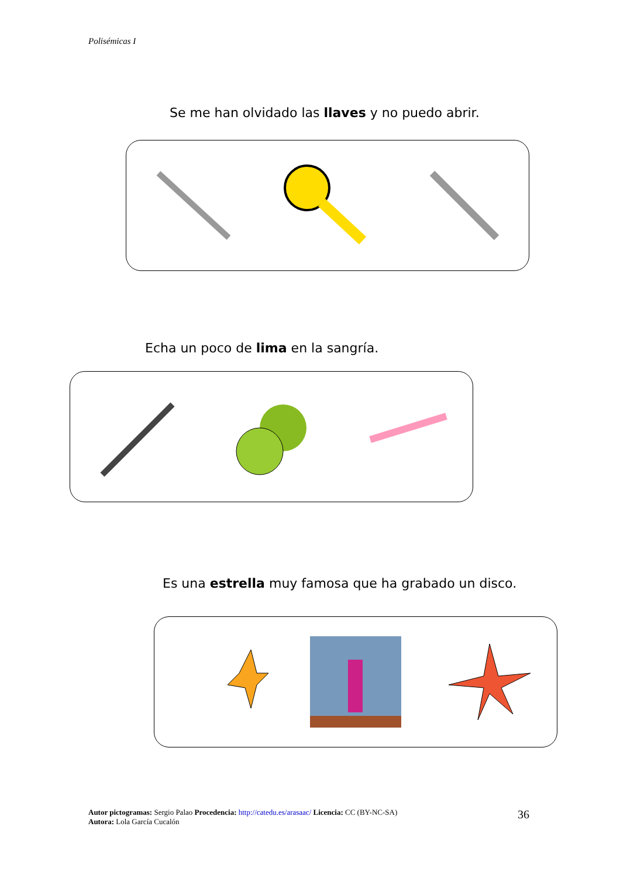Polisémicas I
Se me han olvidado las llaves y no puedo abrir.
Echa un poco de lima en la sangría.
Es una estrella muy famosa que ha grabado un disco.
Autor pictogramas: Sergio Palao Procedencia: http://catedu.es/arasaac/ Licencia: CC (BY-NC-SA)
Autora: Lola García Cucalón
36